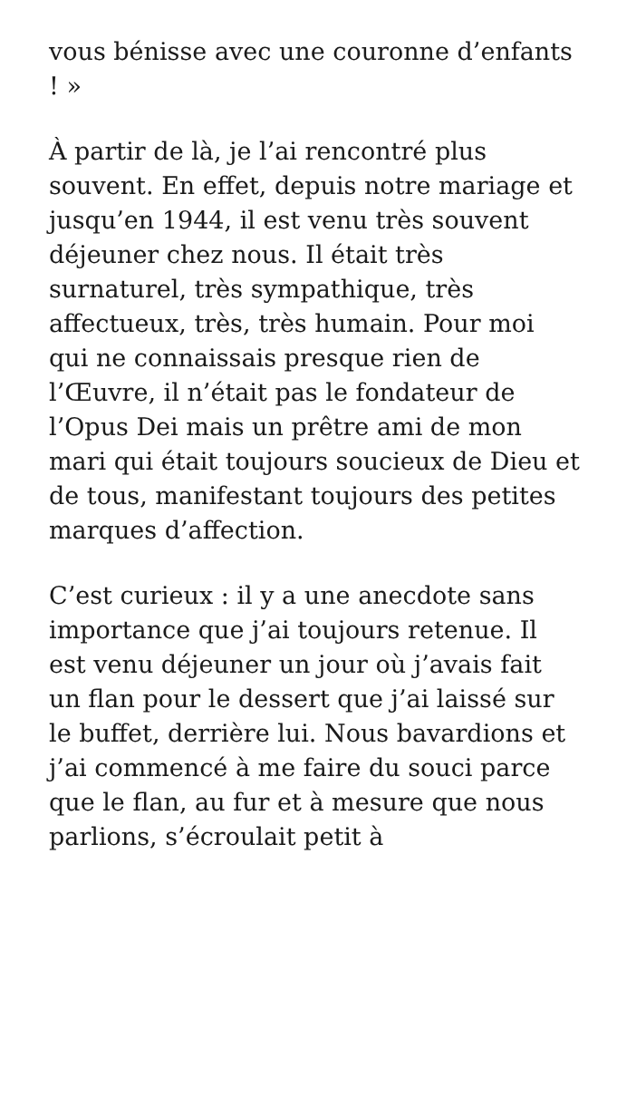vous bénisse avec une couronne d’enfants ! »
À partir de là, je l’ai rencontré plus souvent. En effet, depuis notre mariage et jusqu’en 1944, il est venu très souvent déjeuner chez nous. Il était très surnaturel, très sympathique, très affectueux, très, très humain. Pour moi qui ne connaissais presque rien de l’Œuvre, il n’était pas le fondateur de l’Opus Dei mais un prêtre ami de mon mari qui était toujours soucieux de Dieu et de tous, manifestant toujours des petites marques d’affection.
C’est curieux : il y a une anecdote sans importance que j’ai toujours retenue. Il est venu déjeuner un jour où j’avais fait un flan pour le dessert que j’ai laissé sur le buffet, derrière lui. Nous bavardions et j’ai commencé à me faire du souci parce que le flan, au fur et à mesure que nous parlions, s’écroulait petit à